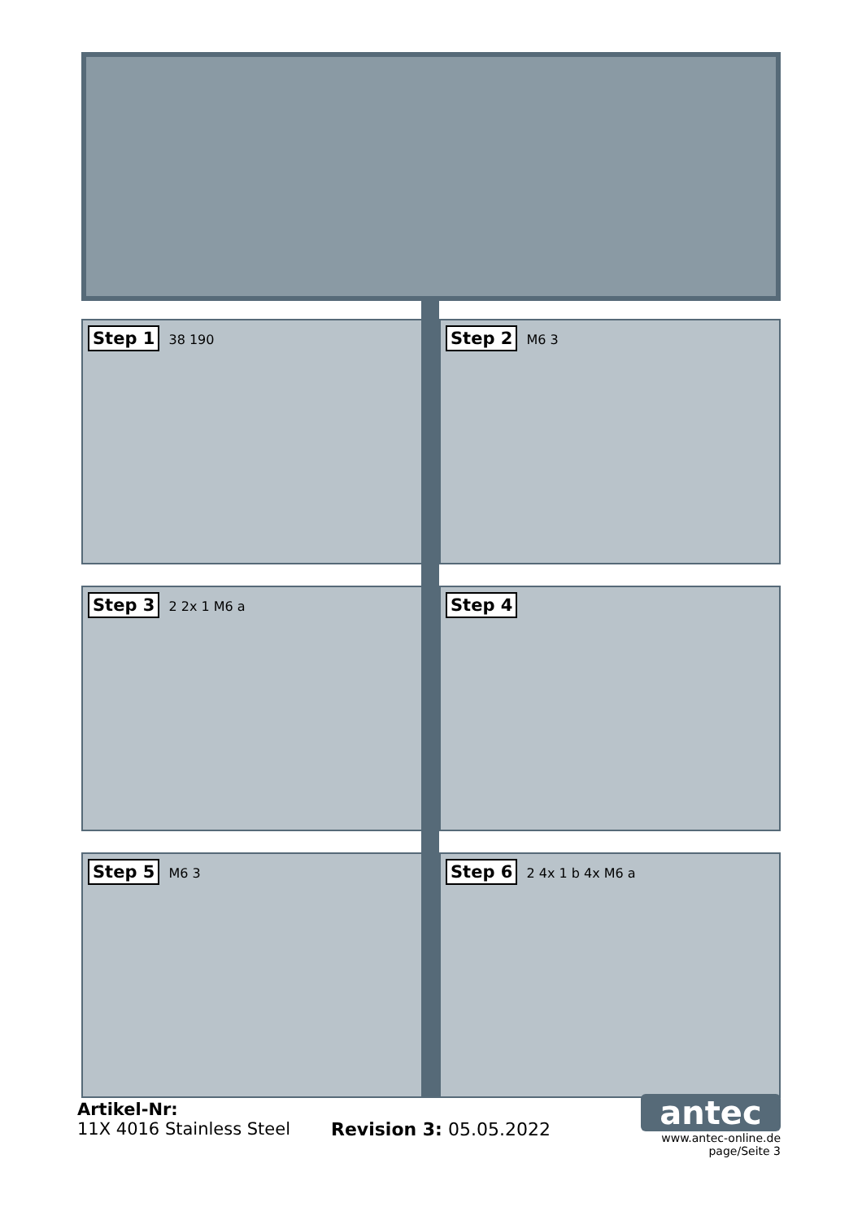Step 1 38 190
Step 2 M6 3
Step 3 2 2x 1 M6 a
Step 4
Step 5 M6 3
Step 6 2 4x 1 b 4x M6 a
Artikel-Nr:
11X 4016 Stainless Steel
Revision 3: 05.05.2022
antec
www.antec-online.de
page/Seite 3